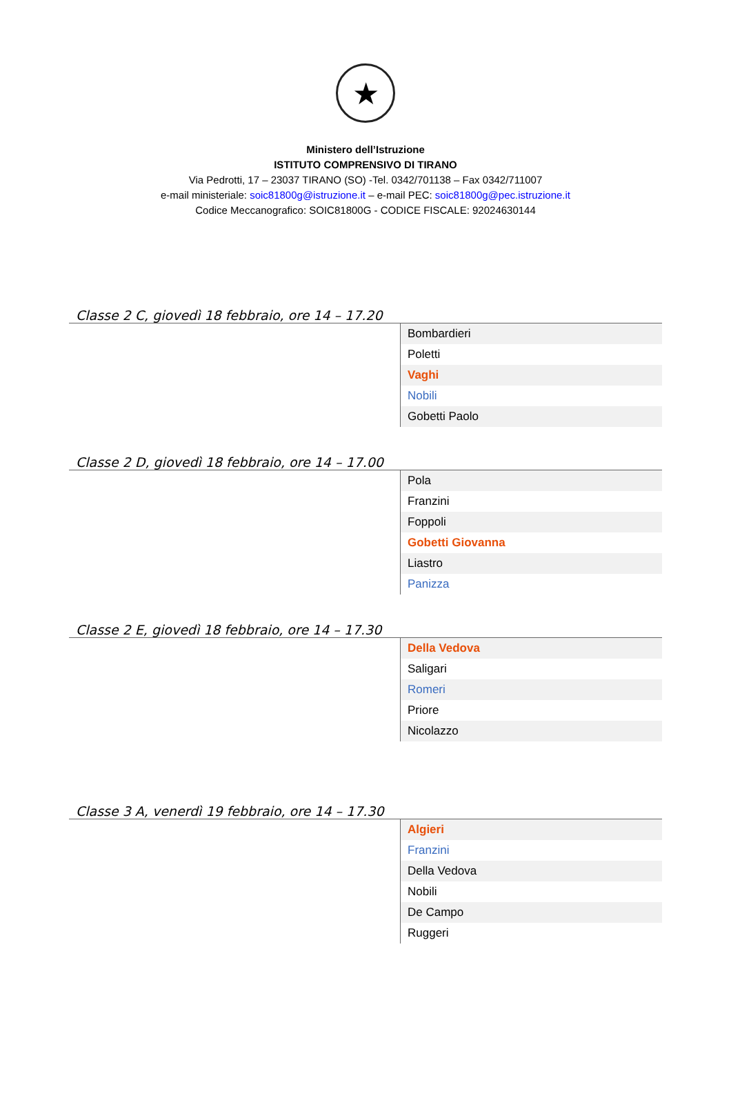★
Ministero dell’Istruzione
ISTITUTO COMPRENSIVO DI TIRANO
Via Pedrotti, 17 – 23037 TIRANO (SO) -Tel. 0342/701138 – Fax 0342/711007
e-mail ministeriale: soic81800g@istruzione.it – e-mail PEC: soic81800g@pec.istruzione.it
Codice Meccanografico: SOIC81800G - CODICE FISCALE: 92024630144
Classe 2 C, giovedì 18 febbraio, ore 14 – 17.20
| | Bombardieri |
| | Poletti |
| | Vaghi |
| | Nobili |
| | Gobetti Paolo |
Classe 2 D, giovedì 18 febbraio, ore 14 – 17.00
| | Pola |
| | Franzini |
| | Foppoli |
| | Gobetti Giovanna |
| | Liastro |
| | Panizza |
Classe 2 E, giovedì 18 febbraio, ore 14 – 17.30
| | Della Vedova |
| | Saligari |
| | Romeri |
| | Priore |
| | Nicolazzo |
Classe 3 A, venerdì 19 febbraio, ore 14 – 17.30
| | Algieri |
| | Franzini |
| | Della Vedova |
| | Nobili |
| | De Campo |
| | Ruggeri |